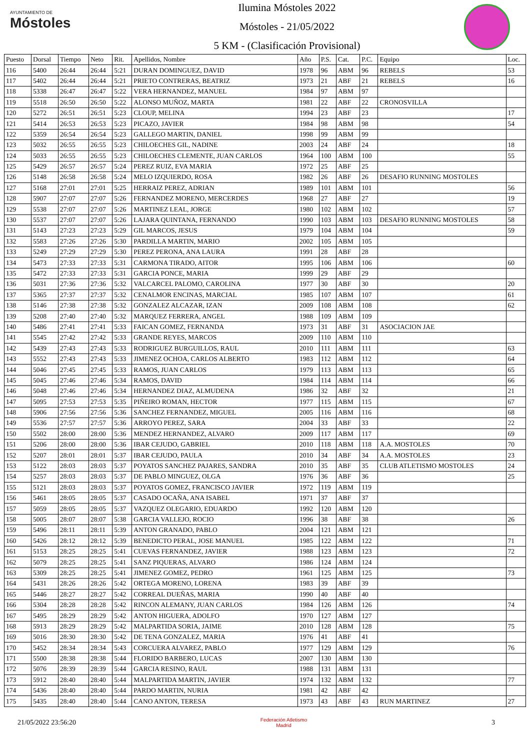AYUNTAMIENTO DE
Móstoles
Ilumina Móstoles 2022
Móstoles - 21/05/2022
5 KM - (Clasificación Provisional)
| Puesto | Dorsal | Tiempo | Neto | Rit. | Apellidos, Nombre | Año | P.S. | Cat. | P.C. | Equipo | Loc. |
| --- | --- | --- | --- | --- | --- | --- | --- | --- | --- | --- | --- |
| 116 | 5400 | 26:44 | 26:44 | 5:21 | DURAN DOMINGUEZ, DAVID | 1978 | 96 | ABM | 96 | REBELS | 53 |
| 117 | 5402 | 26:44 | 26:44 | 5:21 | PRIETO CONTRERAS, BEATRIZ | 1973 | 21 | ABF | 21 | REBELS | 16 |
| 118 | 5338 | 26:47 | 26:47 | 5:22 | VERA HERNANDEZ, MANUEL | 1984 | 97 | ABM | 97 | | |
| 119 | 5518 | 26:50 | 26:50 | 5:22 | ALONSO MUÑOZ, MARTA | 1981 | 22 | ABF | 22 | CRONOSVILLA | |
| 120 | 5272 | 26:51 | 26:51 | 5:23 | CLOUP, MELINA | 1994 | 23 | ABF | 23 | | 17 |
| 121 | 5414 | 26:53 | 26:53 | 5:23 | PICAZO, JAVIER | 1984 | 98 | ABM | 98 | | 54 |
| 122 | 5359 | 26:54 | 26:54 | 5:23 | GALLEGO MARTIN, DANIEL | 1998 | 99 | ABM | 99 | | |
| 123 | 5032 | 26:55 | 26:55 | 5:23 | CHILOECHES GIL, NADINE | 2003 | 24 | ABF | 24 | | 18 |
| 124 | 5033 | 26:55 | 26:55 | 5:23 | CHILOECHES CLEMENTE, JUAN CARLOS | 1964 | 100 | ABM | 100 | | 55 |
| 125 | 5429 | 26:57 | 26:57 | 5:24 | PEREZ RUIZ, EVA MARIA | 1972 | 25 | ABF | 25 | | |
| 126 | 5148 | 26:58 | 26:58 | 5:24 | MELO IZQUIERDO, ROSA | 1982 | 26 | ABF | 26 | DESAFIO RUNNING MOSTOLES | |
| 127 | 5168 | 27:01 | 27:01 | 5:25 | HERRAIZ PEREZ, ADRIAN | 1989 | 101 | ABM | 101 | | 56 |
| 128 | 5907 | 27:07 | 27:07 | 5:26 | FERNANDEZ MORENO, MERCERDES | 1968 | 27 | ABF | 27 | | 19 |
| 129 | 5538 | 27:07 | 27:07 | 5:26 | MARTINEZ LEAL, JORGE | 1980 | 102 | ABM | 102 | | 57 |
| 130 | 5537 | 27:07 | 27:07 | 5:26 | LAJARA QUINTANA, FERNANDO | 1990 | 103 | ABM | 103 | DESAFIO RUNNING MOSTOLES | 58 |
| 131 | 5143 | 27:23 | 27:23 | 5:29 | GIL MARCOS, JESUS | 1979 | 104 | ABM | 104 | | 59 |
| 132 | 5583 | 27:26 | 27:26 | 5:30 | PARDILLA MARTIN, MARIO | 2002 | 105 | ABM | 105 | | |
| 133 | 5249 | 27:29 | 27:29 | 5:30 | PEREZ PERONA, ANA LAURA | 1991 | 28 | ABF | 28 | | |
| 134 | 5473 | 27:33 | 27:33 | 5:31 | CARMONA TIRADO, AITOR | 1995 | 106 | ABM | 106 | | 60 |
| 135 | 5472 | 27:33 | 27:33 | 5:31 | GARCIA PONCE, MARIA | 1999 | 29 | ABF | 29 | | |
| 136 | 5031 | 27:36 | 27:36 | 5:32 | VALCARCEL PALOMO, CAROLINA | 1977 | 30 | ABF | 30 | | 20 |
| 137 | 5365 | 27:37 | 27:37 | 5:32 | CENALMOR ENCINAS, MARCIAL | 1985 | 107 | ABM | 107 | | 61 |
| 138 | 5146 | 27:38 | 27:38 | 5:32 | GONZALEZ ALCAZAR, IZAN | 2009 | 108 | ABM | 108 | | 62 |
| 139 | 5208 | 27:40 | 27:40 | 5:32 | MARQUEZ FERRERA, ANGEL | 1988 | 109 | ABM | 109 | | |
| 140 | 5486 | 27:41 | 27:41 | 5:33 | FAICAN GOMEZ, FERNANDA | 1973 | 31 | ABF | 31 | ASOCIACION JAE | |
| 141 | 5545 | 27:42 | 27:42 | 5:33 | GRANDE REYES, MARCOS | 2009 | 110 | ABM | 110 | | |
| 142 | 5439 | 27:43 | 27:43 | 5:33 | RODRIGUEZ BURGUILLOS, RAUL | 2010 | 111 | ABM | 111 | | 63 |
| 143 | 5552 | 27:43 | 27:43 | 5:33 | JIMENEZ OCHOA, CARLOS ALBERTO | 1983 | 112 | ABM | 112 | | 64 |
| 144 | 5046 | 27:45 | 27:45 | 5:33 | RAMOS, JUAN CARLOS | 1979 | 113 | ABM | 113 | | 65 |
| 145 | 5045 | 27:46 | 27:46 | 5:34 | RAMOS, DAVID | 1984 | 114 | ABM | 114 | | 66 |
| 146 | 5048 | 27:46 | 27:46 | 5:34 | HERNANDEZ DIAZ, ALMUDENA | 1986 | 32 | ABF | 32 | | 21 |
| 147 | 5095 | 27:53 | 27:53 | 5:35 | PIÑEIRO ROMAN, HECTOR | 1977 | 115 | ABM | 115 | | 67 |
| 148 | 5906 | 27:56 | 27:56 | 5:36 | SANCHEZ FERNANDEZ, MIGUEL | 2005 | 116 | ABM | 116 | | 68 |
| 149 | 5536 | 27:57 | 27:57 | 5:36 | ARROYO PEREZ, SARA | 2004 | 33 | ABF | 33 | | 22 |
| 150 | 5502 | 28:00 | 28:00 | 5:36 | MENDEZ HERNANDEZ, ALVARO | 2009 | 117 | ABM | 117 | | 69 |
| 151 | 5206 | 28:00 | 28:00 | 5:36 | IBAR CEJUDO, GABRIEL | 2010 | 118 | ABM | 118 | A.A. MOSTOLES | 70 |
| 152 | 5207 | 28:01 | 28:01 | 5:37 | IBAR CEJUDO, PAULA | 2010 | 34 | ABF | 34 | A.A. MOSTOLES | 23 |
| 153 | 5122 | 28:03 | 28:03 | 5:37 | POYATOS SANCHEZ PAJARES, SANDRA | 2010 | 35 | ABF | 35 | CLUB ATLETISMO MOSTOLES | 24 |
| 154 | 5257 | 28:03 | 28:03 | 5:37 | DE PABLO MINGUEZ, OLGA | 1976 | 36 | ABF | 36 | | 25 |
| 155 | 5121 | 28:03 | 28:03 | 5:37 | POYATOS GOMEZ, FRANCISCO JAVIER | 1972 | 119 | ABM | 119 | | |
| 156 | 5461 | 28:05 | 28:05 | 5:37 | CASADO OCAÑA, ANA ISABEL | 1971 | 37 | ABF | 37 | | |
| 157 | 5059 | 28:05 | 28:05 | 5:37 | VAZQUEZ OLEGARIO, EDUARDO | 1992 | 120 | ABM | 120 | | |
| 158 | 5005 | 28:07 | 28:07 | 5:38 | GARCIA VALLEJO, ROCIO | 1996 | 38 | ABF | 38 | | 26 |
| 159 | 5496 | 28:11 | 28:11 | 5:39 | ANTON GRANADO, PABLO | 2004 | 121 | ABM | 121 | | |
| 160 | 5426 | 28:12 | 28:12 | 5:39 | BENEDICTO PERAL, JOSE MANUEL | 1985 | 122 | ABM | 122 | | 71 |
| 161 | 5153 | 28:25 | 28:25 | 5:41 | CUEVAS FERNANDEZ, JAVIER | 1988 | 123 | ABM | 123 | | 72 |
| 162 | 5079 | 28:25 | 28:25 | 5:41 | SANZ PIQUERAS, ALVARO | 1986 | 124 | ABM | 124 | | |
| 163 | 5309 | 28:25 | 28:25 | 5:41 | JIMENEZ GOMEZ, PEDRO | 1961 | 125 | ABM | 125 | | 73 |
| 164 | 5431 | 28:26 | 28:26 | 5:42 | ORTEGA MORENO, LORENA | 1983 | 39 | ABF | 39 | | |
| 165 | 5446 | 28:27 | 28:27 | 5:42 | CORREAL DUEÑAS, MARIA | 1990 | 40 | ABF | 40 | | |
| 166 | 5304 | 28:28 | 28:28 | 5:42 | RINCON ALEMANY, JUAN CARLOS | 1984 | 126 | ABM | 126 | | 74 |
| 167 | 5495 | 28:29 | 28:29 | 5:42 | ANTON HIGUERA, ADOLFO | 1970 | 127 | ABM | 127 | | |
| 168 | 5913 | 28:29 | 28:29 | 5:42 | MALPARTIDA SORIA, JAIME | 2010 | 128 | ABM | 128 | | 75 |
| 169 | 5016 | 28:30 | 28:30 | 5:42 | DE TENA GONZALEZ, MARIA | 1976 | 41 | ABF | 41 | | |
| 170 | 5452 | 28:34 | 28:34 | 5:43 | CORCUERA ALVAREZ, PABLO | 1977 | 129 | ABM | 129 | | 76 |
| 171 | 5500 | 28:38 | 28:38 | 5:44 | FLORIDO BARBERO, LUCAS | 2007 | 130 | ABM | 130 | | |
| 172 | 5076 | 28:39 | 28:39 | 5:44 | GARCIA RESINO, RAUL | 1988 | 131 | ABM | 131 | | |
| 173 | 5912 | 28:40 | 28:40 | 5:44 | MALPARTIDA MARTIN, JAVIER | 1974 | 132 | ABM | 132 | | 77 |
| 174 | 5436 | 28:40 | 28:40 | 5:44 | PARDO MARTIN, NURIA | 1981 | 42 | ABF | 42 | | |
| 175 | 5435 | 28:40 | 28:40 | 5:44 | CANO ANTON, TERESA | 1973 | 43 | ABF | 43 | RUN MARTINEZ | 27 |
21/05/2022 23:56:20 Federación Atletismo
Madrid 3